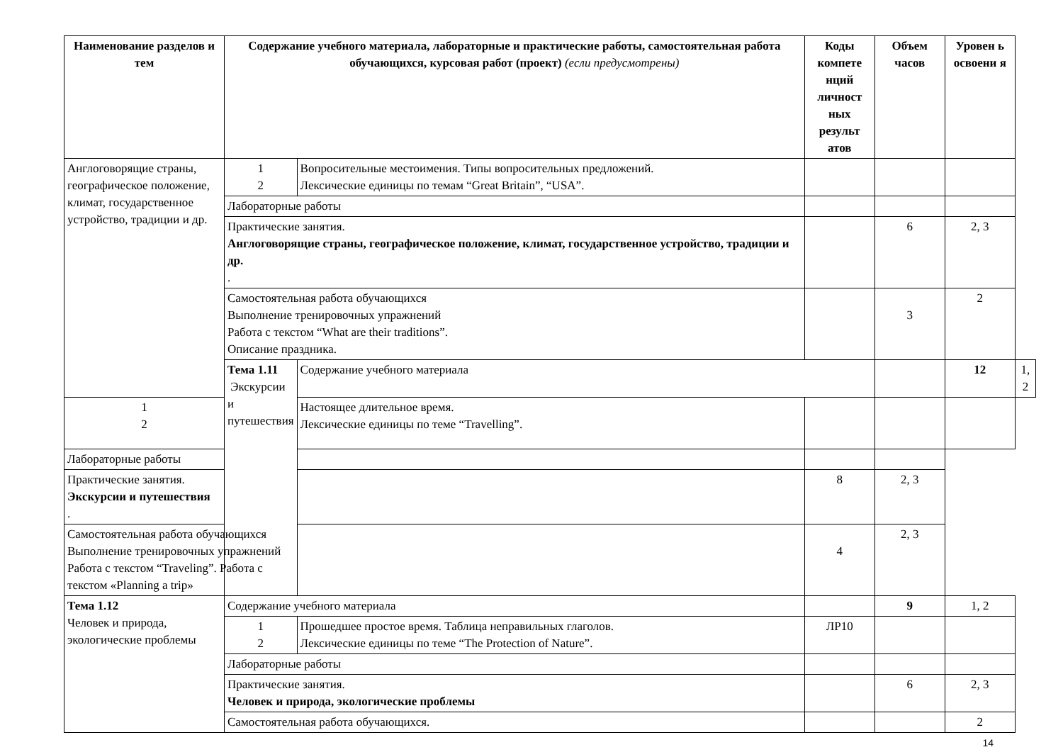| Наименование разделов и тем | Содержание учебного материала, лабораторные и практические работы, самостоятельная работа обучающихся, курсовая работ (проект) (если предусмотрены) | | Коды компете нций личност ных результ атов | Объем часов | Уровен ь освоени я | |
| --- | --- | --- | --- | --- | --- | --- |
| Англоговорящие страны, географическое положение, климат, государственное устройство, традиции и др. | 1 2 | Вопросительные местоимения. Типы вопросительных предложений. Лексические единицы по темам “Great Britain”, “USA”. | | | | |
| | Лабораторные работы | | | | | |
| | Практические занятия. Англоговорящие страны, географическое положение, климат, государственное устройство, традиции и др. . | | | 6 | 2, 3 | |
| | Самостоятельная работа обучающихся Выполнение тренировочных упражнений Работа с текстом “What are their traditions”. Описание праздника. | | | 3 | 2 | |
| | Тема 1.11 Экскурсии и путешествия | Содержание учебного материала | | | 12 | 1, 2 |
| 1 2 | | Настоящее длительное время. Лексические единицы по теме “Travelling”. | | | | |
| Лабораторные работы | | | | | | |
| Практические занятия. Экскурсии и путешествия . | | | 8 | 2, 3 | | |
| Самостоятельная работа обучающихся Выполнение тренировочных упражнений Работа с текстом “Traveling”. Работа с текстом «Planning a trip» | | | 4 | 2, 3 | | |
| Тема 1.12 Человек и природа, экологические проблемы | Содержание учебного материала | | | 9 | 1, 2 | |
| | 1 2 | Прошедшее простое время. Таблица неправильных глаголов. Лексические единицы по теме “The Protection of Nature”. | ЛР10 | | | |
| | Лабораторные работы | | | | | |
| | Практические занятия. Человек и природа, экологические проблемы | | | 6 | 2, 3 | |
| | Самостоятельная работа обучающихся. | | | | 2 | |
14